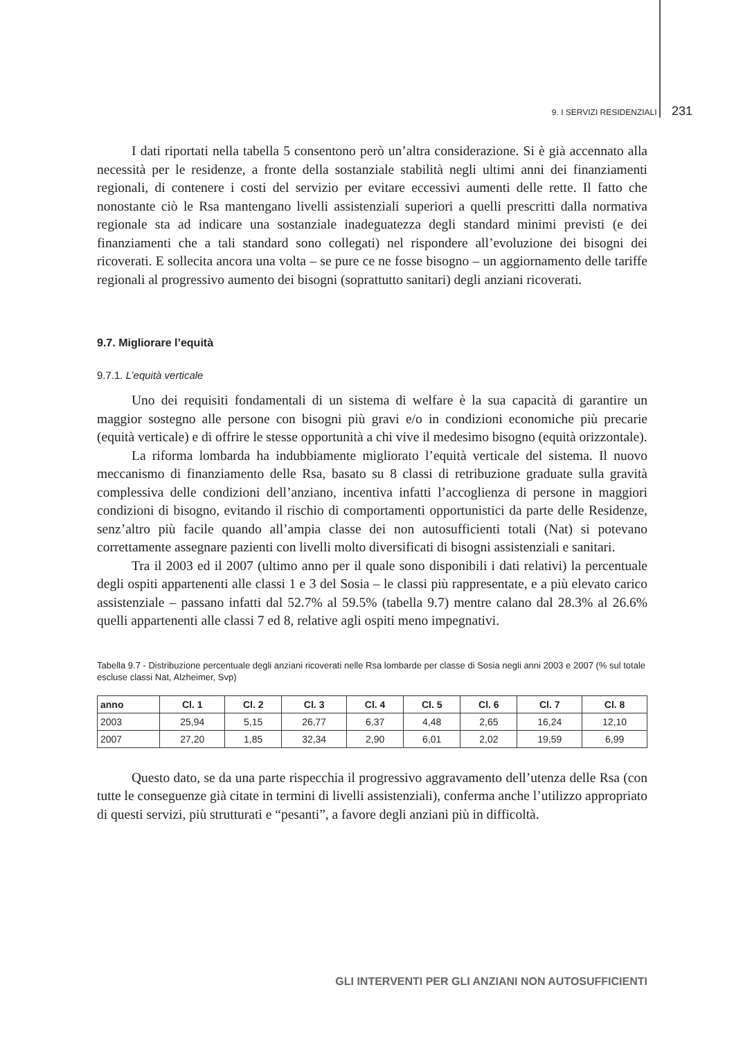9. I SERVIZI RESIDENZIALI 231
I dati riportati nella tabella 5 consentono però un’altra considerazione. Si è già accennato alla necessità per le residenze, a fronte della sostanziale stabilità negli ultimi anni dei finanziamenti regionali, di contenere i costi del servizio per evitare eccessivi aumenti delle rette. Il fatto che nonostante ciò le Rsa mantengano livelli assistenziali superiori a quelli prescritti dalla normativa regionale sta ad indicare una sostanziale inadeguatezza degli standard minimi previsti (e dei finanziamenti che a tali standard sono collegati) nel rispondere all’evoluzione dei bisogni dei ricoverati. E sollecita ancora una volta – se pure ce ne fosse bisogno – un aggiornamento delle tariffe regionali al progressivo aumento dei bisogni (soprattutto sanitari) degli anziani ricoverati.
9.7. Migliorare l’equità
9.7.1. L’equità verticale
Uno dei requisiti fondamentali di un sistema di welfare è la sua capacità di garantire un maggior sostegno alle persone con bisogni più gravi e/o in condizioni economiche più precarie (equità verticale) e di offrire le stesse opportunità a chi vive il medesimo bisogno (equità orizzontale).
La riforma lombarda ha indubbiamente migliorato l’equità verticale del sistema. Il nuovo meccanismo di finanziamento delle Rsa, basato su 8 classi di retribuzione graduate sulla gravità complessiva delle condizioni dell’anziano, incentiva infatti l’accoglienza di persone in maggiori condizioni di bisogno, evitando il rischio di comportamenti opportunistici da parte delle Residenze, senz’altro più facile quando all’ampia classe dei non autosufficienti totali (Nat) si potevano correttamente assegnare pazienti con livelli molto diversificati di bisogni assistenziali e sanitari.
Tra il 2003 ed il 2007 (ultimo anno per il quale sono disponibili i dati relativi) la percentuale degli ospiti appartenenti alle classi 1 e 3 del Sosia – le classi più rappresentate, e a più elevato carico assistenziale – passano infatti dal 52.7% al 59.5% (tabella 9.7) mentre calano dal 28.3% al 26.6% quelli appartenenti alle classi 7 ed 8, relative agli ospiti meno impegnativi.
Tabella 9.7 - Distribuzione percentuale degli anziani ricoverati nelle Rsa lombarde per classe di Sosia negli anni 2003 e 2007 (% sul totale escluse classi Nat, Alzheimer, Svp)
| anno | Cl. 1 | Cl. 2 | Cl. 3 | Cl. 4 | Cl. 5 | Cl. 6 | Cl. 7 | Cl. 8 |
| --- | --- | --- | --- | --- | --- | --- | --- | --- |
| 2003 | 25,94 | 5,15 | 26,77 | 6,37 | 4,48 | 2,65 | 16,24 | 12,10 |
| 2007 | 27,20 | 1,85 | 32,34 | 2,90 | 6,01 | 2,02 | 19,59 | 6,99 |
Questo dato, se da una parte rispecchia il progressivo aggravamento dell’utenza delle Rsa (con tutte le conseguenze già citate in termini di livelli assistenziali), conferma anche l’utilizzo appropriato di questi servizi, più strutturati e “pesanti”, a favore degli anziani più in difficoltà.
GLI INTERVENTI PER GLI ANZIANI NON AUTOSUFFICIENTI